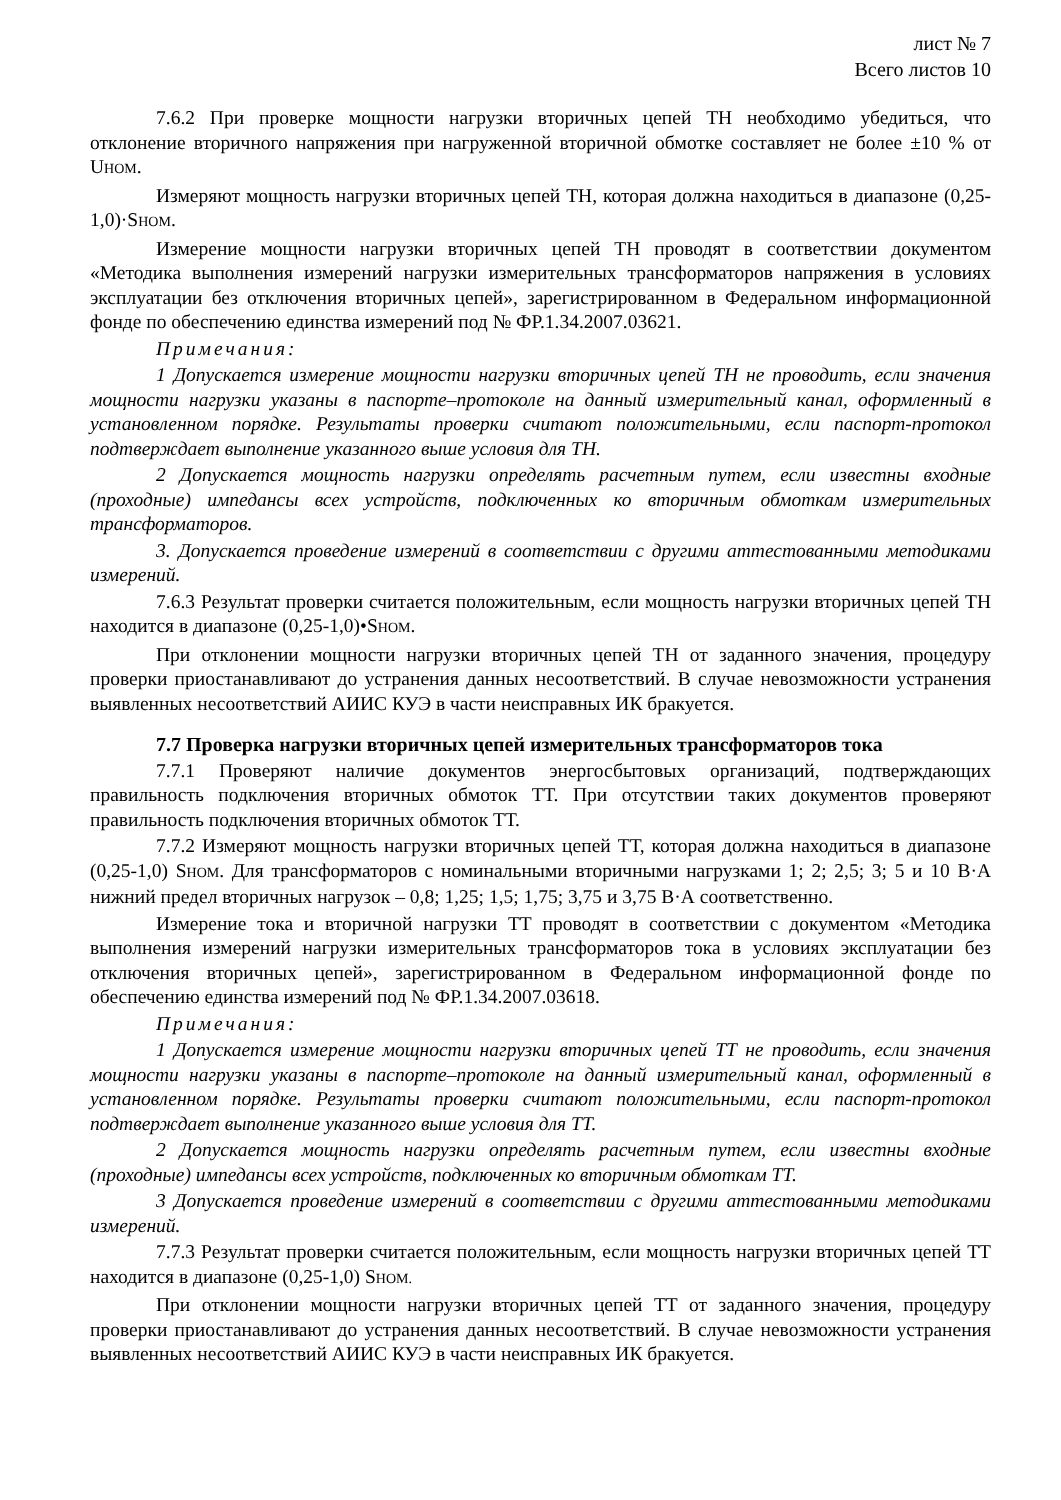лист № 7
Всего листов 10
7.6.2 При проверке мощности нагрузки вторичных цепей ТН необходимо убедиться, что отклонение вторичного напряжения при нагруженной вторичной обмотке составляет не более ±10 % от U<sub>НОМ</sub>.
Измеряют мощность нагрузки вторичных цепей ТН, которая должна находиться в диапазоне (0,25-1,0)·S<sub>НОМ</sub>.
Измерение мощности нагрузки вторичных цепей ТН проводят в соответствии документом «Методика выполнения измерений нагрузки измерительных трансформаторов напряжения в условиях эксплуатации без отключения вторичных цепей», зарегистрированном в Федеральном информационной фонде по обеспечению единства измерений под № ФР.1.34.2007.03621.
Примечания:
1 Допускается измерение мощности нагрузки вторичных цепей ТН не проводить, если значения мощности нагрузки указаны в паспорте–протоколе на данный измерительный канал, оформленный в установленном порядке. Результаты проверки считают положительными, если паспорт-протокол подтверждает выполнение указанного выше условия для ТН.
2 Допускается мощность нагрузки определять расчетным путем, если известны входные (проходные) импедансы всех устройств, подключенных ко вторичным обмоткам измерительных трансформаторов.
3. Допускается проведение измерений в соответствии с другими аттестованными методиками измерений.
7.6.3 Результат проверки считается положительным, если мощность нагрузки вторичных цепей ТН находится в диапазоне (0,25-1,0)•S<sub>НОМ</sub>.
При отклонении мощности нагрузки вторичных цепей ТН от заданного значения, процедуру проверки приостанавливают до устранения данных несоответствий. В случае невозможности устранения выявленных несоответствий АИИС КУЭ в части неисправных ИК бракуется.
7.7 Проверка нагрузки вторичных цепей измерительных трансформаторов тока
7.7.1 Проверяют наличие документов энергосбытовых организаций, подтверждающих правильность подключения вторичных обмоток ТТ. При отсутствии таких документов проверяют правильность подключения вторичных обмоток ТТ.
7.7.2 Измеряют мощность нагрузки вторичных цепей ТТ, которая должна находиться в диапазоне (0,25-1,0) S<sub>НОМ</sub>. Для трансформаторов с номинальными вторичными нагрузками 1; 2; 2,5; 3; 5 и 10 В·А нижний предел вторичных нагрузок – 0,8; 1,25; 1,5; 1,75; 3,75 и 3,75 В·А соответственно.
Измерение тока и вторичной нагрузки ТТ проводят в соответствии с документом «Методика выполнения измерений нагрузки измерительных трансформаторов тока в условиях эксплуатации без отключения вторичных цепей», зарегистрированном в Федеральном информационной фонде по обеспечению единства измерений под № ФР.1.34.2007.03618.
Примечания:
1 Допускается измерение мощности нагрузки вторичных цепей ТТ не проводить, если значения мощности нагрузки указаны в паспорте–протоколе на данный измерительный канал, оформленный в установленном порядке. Результаты проверки считают положительными, если паспорт-протокол подтверждает выполнение указанного выше условия для ТТ.
2 Допускается мощность нагрузки определять расчетным путем, если известны входные (проходные) импедансы всех устройств, подключенных ко вторичным обмоткам ТТ.
3 Допускается проведение измерений в соответствии с другими аттестованными методиками измерений.
7.7.3 Результат проверки считается положительным, если мощность нагрузки вторичных цепей ТТ находится в диапазоне (0,25-1,0) S<sub>НОМ.</sub>
При отклонении мощности нагрузки вторичных цепей ТТ от заданного значения, процедуру проверки приостанавливают до устранения данных несоответствий. В случае невозможности устранения выявленных несоответствий АИИС КУЭ в части неисправных ИК бракуется.